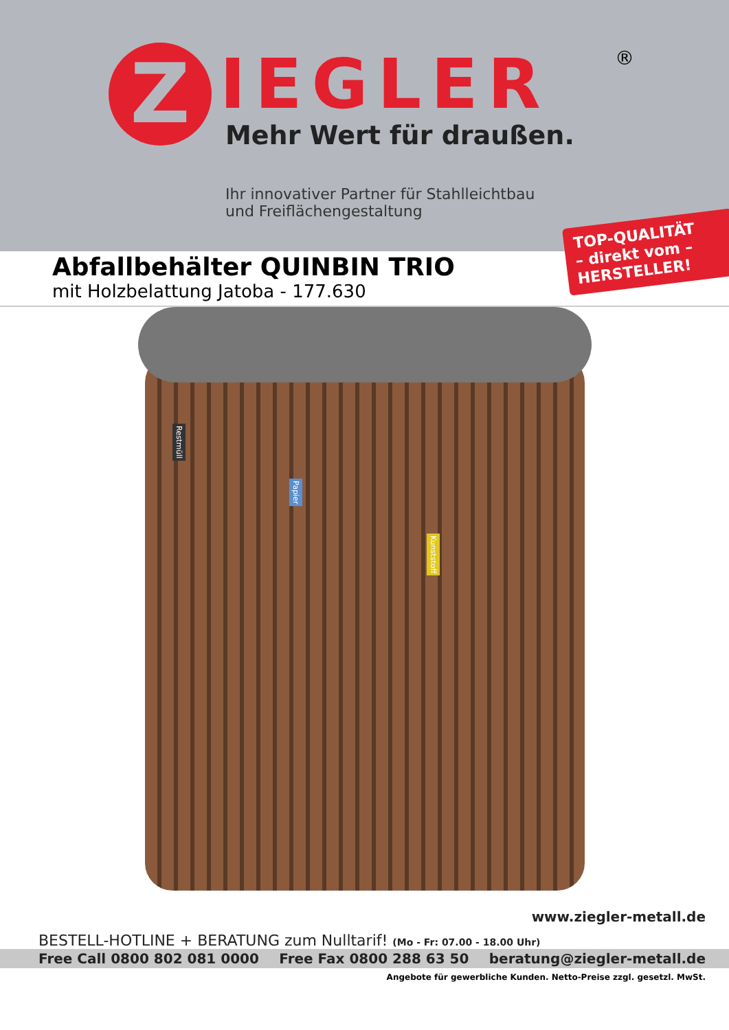Z
IEGLER
®
Mehr Wert für draußen.
Ihr innovativer Partner für Stahlleichtbau
und Freiflächengestaltung
TOP-QUALITÄT
– direkt vom –
HERSTELLER!
Abfallbehälter QUINBIN TRIO
mit Holzbelattung Jatoba - 177.630
Restmüll
Papier
Kunststoff
www.ziegler-metall.de
BESTELL-HOTLINE + BERATUNG zum Nulltarif! (Mo - Fr: 07.00 - 18.00 Uhr)
Free Call 0800 802 081 0000 Free Fax 0800 288 63 50 beratung@ziegler-metall.de
Angebote für gewerbliche Kunden. Netto-Preise zzgl. gesetzl. MwSt.